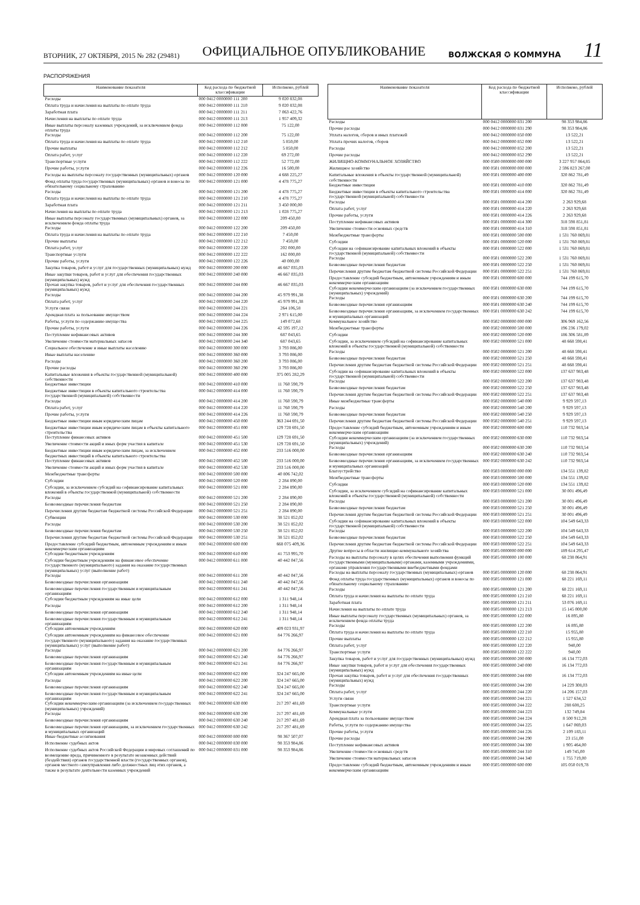ВТОРНИК, 27 ОКТЯБРЯ, 2015 № 282 (29481) ОФИЦИАЛЬНОЕ ОПУБЛИКОВАНИЕ ВОЛЖСКАЯ ✪ КОММУНА 11
РАСПОРЯЖЕНИЯ
| Наименование показателя | Код расхода по бюджетной классификации | Исполнено, рублей |
| --- | --- | --- |
| Расходы | 000 0412 0000000 111 200 | 9 020 832,08 |
| Оплата труда и начисления на выплаты по оплате труда | 000 0412 0000000 111 210 | 9 020 832,08 |
| Заработная плата | 000 0412 0000000 111 211 | 7 063 422,76 |
| Начисления на выплаты по оплате труда | 000 0412 0000000 111 213 | 1 957 409,32 |
| Иные выплаты персоналу казенных учреждений, за исключением фонда оплаты труда | 000 0412 0000000 112 000 | 75 122,00 |
| Расходы | 000 0412 0000000 112 200 | 75 122,00 |
| Оплата труда и начисления на выплаты по оплате труда | 000 0412 0000000 112 210 | 5 850,00 |
| Прочие выплаты | 000 0412 0000000 112 212 | 5 850,00 |
| Оплата работ, услуг | 000 0412 0000000 112 220 | 69 272,00 |
| Транспортные услуги | 000 0412 0000000 112 222 | 52 772,00 |
| Прочие работы, услуги | 000 0412 0000000 112 226 | 16 500,00 |
| Расходы на выплаты персоналу государственных (муниципальных) органов | 000 0412 0000000 120 000 | 4 688 225,27 |
| Фонд оплаты труда государственных (муниципальных) органов и взносы по обязательному социальному страхованию | 000 0412 0000000 121 000 | 4 478 775,27 |
| Расходы | 000 0412 0000000 121 200 | 4 478 775,27 |
| Оплата труда и начисления на выплаты по оплате труда | 000 0412 0000000 121 210 | 4 478 775,27 |
| Заработная плата | 000 0412 0000000 121 211 | 3 450 000,00 |
| Начисления на выплаты по оплате труда | 000 0412 0000000 121 213 | 1 028 775,27 |
| Иные выплаты персоналу государственных (муниципальных) органов, за исключением фонда оплаты труда | 000 0412 0000000 122 000 | 209 450,00 |
| Расходы | 000 0412 0000000 122 200 | 209 450,00 |
| Оплата труда и начисления на выплаты по оплате труда | 000 0412 0000000 122 210 | 7 450,00 |
| Прочие выплаты | 000 0412 0000000 122 212 | 7 450,00 |
| Оплата работ, услуг | 000 0412 0000000 122 220 | 202 000,00 |
| Транспортные услуги | 000 0412 0000000 122 222 | 162 000,00 |
| Прочие работы, услуги | 000 0412 0000000 122 226 | 40 000,00 |
| Закупка товаров, работ и услуг для государственных (муниципальных) нужд | 000 0412 0000000 200 000 | 46 667 035,03 |
| Иные закупки товаров, работ и услуг для обеспечения государственных (муниципальных) нужд | 000 0412 0000000 240 000 | 46 667 035,03 |
| Прочая закупка товаров, работ и услуг для обеспечения государственных (муниципальных) нужд | 000 0412 0000000 244 000 | 46 667 035,03 |
| Расходы | 000 0412 0000000 244 200 | 45 979 991,38 |
| Оплата работ, услуг | 000 0412 0000000 244 220 | 45 979 991,38 |
| Услуги связи | 000 0412 0000000 244 221 | 264 106,58 |
| Арендная плата за пользование имуществом | 000 0412 0000000 244 224 | 2 971 615,00 |
| Работы, услуги по содержанию имущества | 000 0412 0000000 244 225 | 149 072,68 |
| Прочие работы, услуги | 000 0412 0000000 244 226 | 42 595 197,12 |
| Поступление нефинансовых активов | 000 0412 0000000 244 300 | 687 043,65 |
| Увеличение стоимости материальных запасов | 000 0412 0000000 244 340 | 687 043,65 |
| Социальное обеспечение и иные выплаты населению | 000 0412 0000000 300 000 | 3 793 086,00 |
| Иные выплаты населению | 000 0412 0000000 360 000 | 3 793 086,00 |
| Расходы | 000 0412 0000000 360 200 | 3 793 086,00 |
| Прочие расходы | 000 0412 0000000 360 290 | 3 793 086,00 |
| Капитальные вложения в объекты государственной (муниципальной) собственности | 000 0412 0000000 400 000 | 375 005 282,29 |
| Бюджетные инвестиции | 000 0412 0000000 410 000 | 11 760 590,79 |
| Бюджетные инвестиции в объекты капитального строительства государственной (муниципальной) собственности | 000 0412 0000000 414 000 | 11 760 590,79 |
| Расходы | 000 0412 0000000 414 200 | 11 760 590,79 |
| Оплата работ, услуг | 000 0412 0000000 414 220 | 11 760 590,79 |
| Прочие работы, услуги | 000 0412 0000000 414 226 | 11 760 590,79 |
| Бюджетные инвестиции иным юридическим лицам | 000 0412 0000000 450 000 | 363 244 691,50 |
| Бюджетные инвестиции иным юридическим лицам в объекты капитального строительства | 000 0412 0000000 451 000 | 129 728 691,50 |
| Поступление финансовых активов | 000 0412 0000000 451 500 | 129 728 691,50 |
| Увеличение стоимости акций и иных форм участия в капитале | 000 0412 0000000 451 530 | 129 728 691,50 |
| Бюджетные инвестиции иным юридическим лицам, за исключением бюджетных инвестиций в объекты капитального строительства | 000 0412 0000000 452 000 | 233 516 000,00 |
| Поступление финансовых активов | 000 0412 0000000 452 500 | 233 516 000,00 |
| Увеличение стоимости акций и иных форм участия в капитале | 000 0412 0000000 452 530 | 233 516 000,00 |
| Межбюджетные трансферты | 000 0412 0000000 500 000 | 40 806 742,02 |
| Субсидии | 000 0412 0000000 520 000 | 2 284 890,00 |
| Субсидии, за исключением субсидий на софинансирование капитальных вложений в объекты государственной (муниципальной) собственности | 000 0412 0000000 521 000 | 2 284 890,00 |
| Расходы | 000 0412 0000000 521 200 | 2 284 890,00 |
| Безвозмездные перечисления бюджетам | 000 0412 0000000 521 250 | 2 284 890,00 |
| Перечисления другим бюджетам бюджетной системы Российской Федерации | 000 0412 0000000 521 251 | 2 284 890,00 |
| Субвенции | 000 0412 0000000 530 000 | 38 521 852,02 |
| Расходы | 000 0412 0000000 530 200 | 38 521 852,02 |
| Безвозмездные перечисления бюджетам | 000 0412 0000000 530 250 | 38 521 852,02 |
| Перечисления другим бюджетам бюджетной системы Российской Федерации | 000 0412 0000000 530 251 | 38 521 852,02 |
| Предоставление субсидий бюджетным, автономным учреждениям и иным некоммерческим организациям | 000 0412 0000000 600 000 | 668 075 409,36 |
| Субсидии бюджетным учреждениям | 000 0412 0000000 610 000 | 41 753 995,70 |
| Субсидии бюджетным учреждениям на финансовое обеспечение государственного (муниципального) задания на оказание государственных (муниципальных) услуг (выполнение работ) | 000 0412 0000000 611 000 | 40 442 047,56 |
| Расходы | 000 0412 0000000 611 200 | 40 442 047,56 |
| Безвозмездные перечисления организациям | 000 0412 0000000 611 240 | 40 442 047,56 |
| Безвозмездные перечисления государственным и муниципальным организациям | 000 0412 0000000 611 241 | 40 442 047,56 |
| Субсидии бюджетным учреждениям на иные цели | 000 0412 0000000 612 000 | 1 311 948,14 |
| Расходы | 000 0412 0000000 612 200 | 1 311 948,14 |
| Безвозмездные перечисления организациям | 000 0412 0000000 612 240 | 1 311 948,14 |
| Безвозмездные перечисления государственным и муниципальным организациям | 000 0412 0000000 612 241 | 1 311 948,14 |
| Субсидии автономным учреждениям | 000 0412 0000000 620 000 | 409 023 931,97 |
| Субсидии автономным учреждениям на финансовое обеспечение государственного (муниципального) задания на оказание государственных (муниципальных) услуг (выполнение работ) | 000 0412 0000000 621 000 | 84 776 266,97 |
| Расходы | 000 0412 0000000 621 200 | 84 776 266,97 |
| Безвозмездные перечисления организациям | 000 0412 0000000 621 240 | 84 776 266,97 |
| Безвозмездные перечисления государственным и муниципальным организациям | 000 0412 0000000 621 241 | 84 776 266,97 |
| Субсидии автономным учреждениям на иные цели | 000 0412 0000000 622 000 | 324 247 665,00 |
| Расходы | 000 0412 0000000 622 200 | 324 247 665,00 |
| Безвозмездные перечисления организациям | 000 0412 0000000 622 240 | 324 247 665,00 |
| Безвозмездные перечисления государственным и муниципальным организациям | 000 0412 0000000 622 241 | 324 247 665,00 |
| Субсидии некоммерческим организациям (за исключением государственных (муниципальных) учреждений) | 000 0412 0000000 630 000 | 217 297 481,69 |
| Расходы | 000 0412 0000000 630 200 | 217 297 481,69 |
| Безвозмездные перечисления организациям | 000 0412 0000000 630 240 | 217 297 481,69 |
| Безвозмездные перечисления организациям, за исключением государственных и муниципальных организаций | 000 0412 0000000 630 242 | 217 297 481,69 |
| Иные бюджетные ассигнования | 000 0412 0000000 800 000 | 98 367 507,07 |
| Исполнение судебных актов | 000 0412 0000000 830 000 | 98 353 984,86 |
| Исполнение судебных актов Российской Федерации и мировых соглашений по возмещению вреда, причиненного в результате незаконных действий (бездействия) органов государственной власти (государственных органов), органов местного самоуправления либо должностных лиц этих органов, а также в результате деятельности казенных учреждений | 000 0412 0000000 831 000 | 98 353 984,86 |
| Наименование показателя | Код расхода по бюджетной классификации | Исполнено, рублей |
| --- | --- | --- |
| Расходы | 000 0412 0000000 831 200 | 98 353 984,86 |
| Прочие расходы | 000 0412 0000000 831 290 | 98 353 984,86 |
| Уплата налогов, сборов и иных платежей | 000 0412 0000000 850 000 | 13 522,21 |
| Уплата прочих налогов, сборов | 000 0412 0000000 852 000 | 13 522,21 |
| Расходы | 000 0412 0000000 852 200 | 13 522,21 |
| Прочие расходы | 000 0412 0000000 852 290 | 13 522,21 |
| ЖИЛИЩНО-КОММУНАЛЬНОЕ ХОЗЯЙСТВО | 000 0500 0000000 000 000 | 3 227 957 864,85 |
| Жилищное хозяйство | 000 0501 0000000 000 000 | 2 596 823 267,00 |
| Капитальные вложения в объекты государственной (муниципальной) собственности | 000 0501 0000000 400 000 | 320 862 781,49 |
| Бюджетные инвестиции | 000 0501 0000000 410 000 | 320 862 781,49 |
| Бюджетные инвестиции в объекты капитального строительства государственной (муниципальной) собственности | 000 0501 0000000 414 000 | 320 862 781,49 |
| Расходы | 000 0501 0000000 414 200 | 2 263 929,68 |
| Оплата работ, услуг | 000 0501 0000000 414 220 | 2 263 929,68 |
| Прочие работы, услуги | 000 0501 0000000 414 226 | 2 263 929,68 |
| Поступление нефинансовых активов | 000 0501 0000000 414 300 | 318 598 851,81 |
| Увеличение стоимости основных средств | 000 0501 0000000 414 310 | 318 598 851,81 |
| Межбюджетные трансферты | 000 0501 0000000 500 000 | 1 531 760 869,81 |
| Субсидии | 000 0501 0000000 520 000 | 1 531 760 869,81 |
| Субсидии на софинансирование капитальных вложений в объекты государственной (муниципальной) собственности | 000 0501 0000000 522 000 | 1 531 760 869,81 |
| Расходы | 000 0501 0000000 522 200 | 1 531 760 869,81 |
| Безвозмездные перечисления бюджетам | 000 0501 0000000 522 250 | 1 531 760 869,81 |
| Перечисления другим бюджетам бюджетной системы Российской Федерации | 000 0501 0000000 522 251 | 1 531 760 869,81 |
| Предоставление субсидий бюджетным, автономным учреждениям и иным некоммерческим организациям | 000 0501 0000000 600 000 | 744 199 615,70 |
| Субсидии некоммерческим организациям (за исключением государственных (муниципальных) учреждений) | 000 0501 0000000 630 000 | 744 199 615,70 |
| Расходы | 000 0501 0000000 630 200 | 744 199 615,70 |
| Безвозмездные перечисления организациям | 000 0501 0000000 630 240 | 744 199 615,70 |
| Безвозмездные перечисления организациям, за исключением государственных и муниципальных организаций | 000 0501 0000000 630 242 | 744 199 615,70 |
| Коммунальное хозяйство | 000 0502 0000000 000 000 | 306 969 162,56 |
| Межбюджетные трансферты | 000 0502 0000000 500 000 | 196 236 179,02 |
| Субсидии | 000 0502 0000000 520 000 | 186 306 581,89 |
| Субсидии, за исключением субсидий на софинансирование капитальных вложений в объекты государственной (муниципальной) собственности | 000 0502 0000000 521 000 | 48 668 598,41 |
| Расходы | 000 0502 0000000 521 200 | 48 668 598,41 |
| Безвозмездные перечисления бюджетам | 000 0502 0000000 521 250 | 48 668 598,41 |
| Перечисления другим бюджетам бюджетной системы Российской Федерации | 000 0502 0000000 521 251 | 48 668 598,41 |
| Субсидии на софинансирование капитальных вложений в объекты государственной (муниципальной) собственности | 000 0502 0000000 522 000 | 137 637 983,48 |
| Расходы | 000 0502 0000000 522 200 | 137 637 983,48 |
| Безвозмездные перечисления бюджетам | 000 0502 0000000 522 250 | 137 637 983,48 |
| Перечисления другим бюджетам бюджетной системы Российской Федерации | 000 0502 0000000 522 251 | 137 637 983,48 |
| Иные межбюджетные трансферты | 000 0502 0000000 540 000 | 9 929 597,13 |
| Расходы | 000 0502 0000000 540 200 | 9 929 597,13 |
| Безвозмездные перечисления бюджетам | 000 0502 0000000 540 250 | 9 929 597,13 |
| Перечисления другим бюджетам бюджетной системы Российской Федерации | 000 0502 0000000 540 251 | 9 929 597,13 |
| Предоставление субсидий бюджетным, автономным учреждениям и иным некоммерческим организациям | 000 0502 0000000 600 000 | 110 732 983,54 |
| Субсидии некоммерческим организациям (за исключением государственных (муниципальных) учреждений) | 000 0502 0000000 630 000 | 110 732 983,54 |
| Расходы | 000 0502 0000000 630 200 | 110 732 983,54 |
| Безвозмездные перечисления организациям | 000 0502 0000000 630 240 | 110 732 983,54 |
| Безвозмездные перечисления организациям, за исключением государственных и муниципальных организаций | 000 0502 0000000 630 242 | 110 732 983,54 |
| Благоустройство | 000 0503 0000000 000 000 | 134 551 139,82 |
| Межбюджетные трансферты | 000 0503 0000000 500 000 | 134 551 139,82 |
| Субсидии | 000 0503 0000000 520 000 | 134 551 139,82 |
| Субсидии, за исключением субсидий на софинансирование капитальных вложений в объекты государственной (муниципальной) собственности | 000 0503 0000000 521 000 | 30 001 496,49 |
| Расходы | 000 0503 0000000 521 200 | 30 001 496,49 |
| Безвозмездные перечисления бюджетам | 000 0503 0000000 521 250 | 30 001 496,49 |
| Перечисления другим бюджетам бюджетной системы Российской Федерации | 000 0503 0000000 521 251 | 30 001 496,49 |
| Субсидии на софинансирование капитальных вложений в объекты государственной (муниципальной) собственности | 000 0503 0000000 522 000 | 104 549 643,33 |
| Расходы | 000 0503 0000000 522 200 | 104 549 643,33 |
| Безвозмездные перечисления бюджетам | 000 0503 0000000 522 250 | 104 549 643,33 |
| Перечисления другим бюджетам бюджетной системы Российской Федерации | 000 0503 0000000 522 251 | 104 549 643,33 |
| Другие вопросы в области жилищно-коммунального хозяйства | 000 0505 0000000 000 000 | 189 614 295,47 |
| Расходы на выплаты персоналу в целях обеспечения выполнения функций государственными (муниципальными) органами, казенными учреждениями, органами управления государственными внебюджетными фондами | 000 0505 0000000 100 000 | 68 238 064,91 |
| Расходы на выплаты персоналу государственных (муниципальных) органов | 000 0505 0000000 120 000 | 68 238 064,91 |
| Фонд оплаты труда государственных (муниципальных) органов и взносы по обязательному социальному страхованию | 000 0505 0000000 121 000 | 68 221 169,11 |
| Расходы | 000 0505 0000000 121 200 | 68 221 169,11 |
| Оплата труда и начисления на выплаты по оплате труда | 000 0505 0000000 121 210 | 68 221 169,11 |
| Заработная плата | 000 0505 0000000 121 211 | 53 076 169,11 |
| Начисления на выплаты по оплате труда | 000 0505 0000000 121 213 | 15 145 000,00 |
| Иные выплаты персоналу государственных (муниципальных) органов, за исключением фонда оплаты труда | 000 0505 0000000 122 000 | 16 895,80 |
| Расходы | 000 0505 0000000 122 200 | 16 895,80 |
| Оплата труда и начисления на выплаты по оплате труда | 000 0505 0000000 122 210 | 15 955,80 |
| Прочие выплаты | 000 0505 0000000 122 212 | 15 955,80 |
| Оплата работ, услуг | 000 0505 0000000 122 220 | 940,00 |
| Транспортные услуги | 000 0505 0000000 122 222 | 940,00 |
| Закупка товаров, работ и услуг для государственных (муниципальных) нужд | 000 0505 0000000 200 000 | 16 134 772,03 |
| Иные закупки товаров, работ и услуг для обеспечения государственных (муниципальных) нужд | 000 0505 0000000 240 000 | 16 134 772,03 |
| Прочая закупка товаров, работ и услуг для обеспечения государственных (муниципальных) нужд | 000 0505 0000000 244 000 | 16 134 772,03 |
| Расходы | 000 0505 0000000 244 200 | 14 229 308,03 |
| Оплата работ, услуг | 000 0505 0000000 244 220 | 14 206 157,03 |
| Услуги связи | 000 0505 0000000 244 221 | 1 527 634,52 |
| Транспортные услуги | 000 0505 0000000 244 222 | 288 608,25 |
| Коммунальные услуги | 000 0505 0000000 244 223 | 132 749,84 |
| Арендная плата за пользование имуществом | 000 0505 0000000 244 224 | 8 500 912,28 |
| Работы, услуги по содержанию имущества | 000 0505 0000000 244 225 | 1 647 069,03 |
| Прочие работы, услуги | 000 0505 0000000 244 226 | 2 109 183,11 |
| Прочие расходы | 000 0505 0000000 244 290 | 23 151,00 |
| Поступление нефинансовых активов | 000 0505 0000000 244 300 | 1 905 464,00 |
| Увеличение стоимости основных средств | 000 0505 0000000 244 310 | 149 745,00 |
| Увеличение стоимости материальных запасов | 000 0505 0000000 244 340 | 1 755 719,00 |
| Предоставление субсидий бюджетным, автономным учреждениям и иным некоммерческим организациям | 000 0505 0000000 600 000 | 105 050 019,78 |